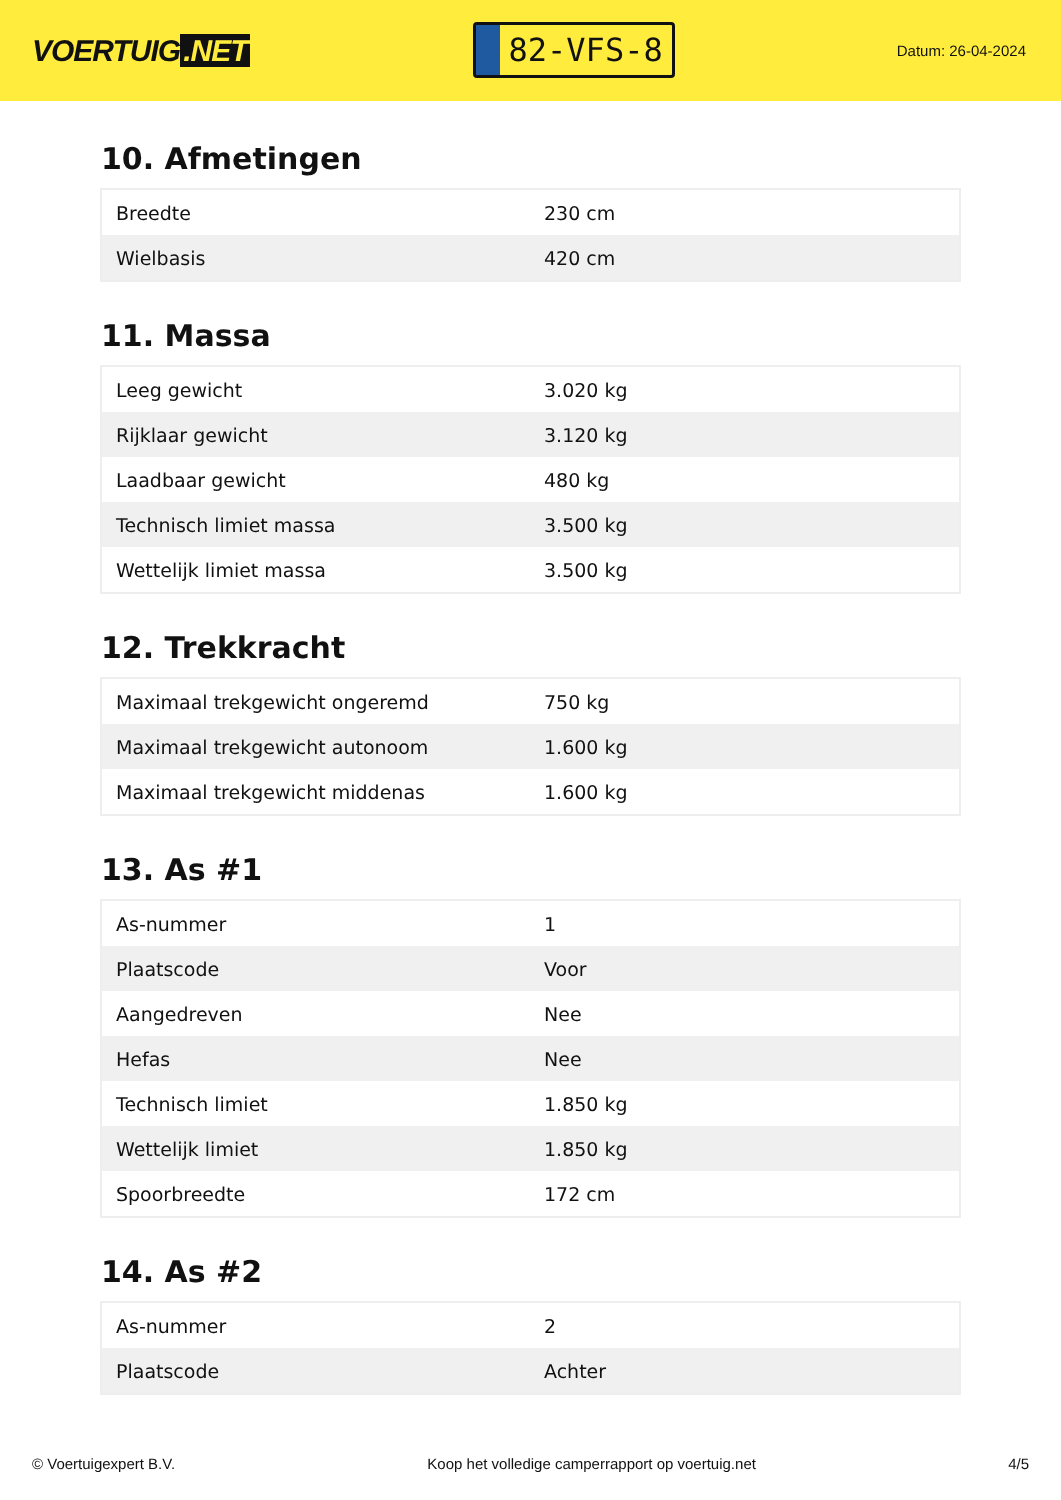VOERTUIG.NET
82-VFS-8
Datum: 26-04-2024
10. Afmetingen
| Breedte | 230 cm |
| Wielbasis | 420 cm |
11. Massa
| Leeg gewicht | 3.020 kg |
| Rijklaar gewicht | 3.120 kg |
| Laadbaar gewicht | 480 kg |
| Technisch limiet massa | 3.500 kg |
| Wettelijk limiet massa | 3.500 kg |
12. Trekkracht
| Maximaal trekgewicht ongeremd | 750 kg |
| Maximaal trekgewicht autonoom | 1.600 kg |
| Maximaal trekgewicht middenas | 1.600 kg |
13. As #1
| As-nummer | 1 |
| Plaatscode | Voor |
| Aangedreven | Nee |
| Hefas | Nee |
| Technisch limiet | 1.850 kg |
| Wettelijk limiet | 1.850 kg |
| Spoorbreedte | 172 cm |
14. As #2
| As-nummer | 2 |
| Plaatscode | Achter |
© Voertuigexpert B.V. Koop het volledige camperrapport op voertuig.net 4/5